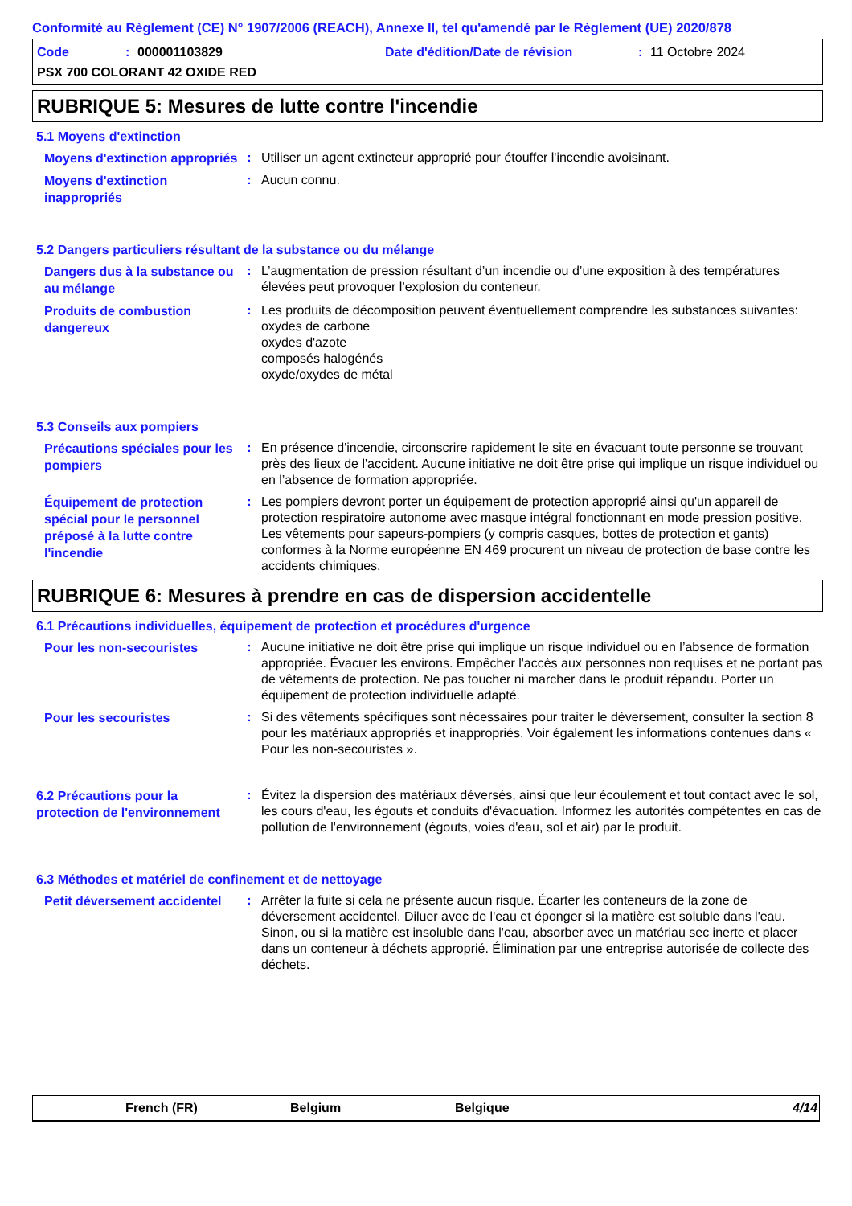Conformité au Règlement (CE) N° 1907/2006 (REACH), Annexe II, tel qu'amendé par le Règlement (UE) 2020/878
Code: 000001103829 Date d'édition/Date de révision: 11 Octobre 2024
PSX 700 COLORANT 42 OXIDE RED
RUBRIQUE 5: Mesures de lutte contre l'incendie
5.1 Moyens d'extinction
Moyens d'extinction appropriés
: Utiliser un agent extincteur approprié pour étouffer l'incendie avoisinant.
Moyens d'extinction inappropriés
: Aucun connu.
5.2 Dangers particuliers résultant de la substance ou du mélange
Dangers dus à la substance ou au mélange
: L’augmentation de pression résultant d’un incendie ou d’une exposition à des températures élevées peut provoquer l’explosion du conteneur.
Produits de combustion dangereux
: Les produits de décomposition peuvent éventuellement comprendre les substances suivantes:
oxydes de carbone
oxydes d'azote
composés halogénés
oxyde/oxydes de métal
5.3 Conseils aux pompiers
Précautions spéciales pour les pompiers
: En présence d'incendie, circonscrire rapidement le site en évacuant toute personne se trouvant près des lieux de l'accident. Aucune initiative ne doit être prise qui implique un risque individuel ou en l’absence de formation appropriée.
Équipement de protection spécial pour le personnel préposé à la lutte contre l'incendie
: Les pompiers devront porter un équipement de protection approprié ainsi qu'un appareil de protection respiratoire autonome avec masque intégral fonctionnant en mode pression positive. Les vêtements pour sapeurs-pompiers (y compris casques, bottes de protection et gants) conformes à la Norme européenne EN 469 procurent un niveau de protection de base contre les accidents chimiques.
RUBRIQUE 6: Mesures à prendre en cas de dispersion accidentelle
6.1 Précautions individuelles, équipement de protection et procédures d'urgence
Pour les non-secouristes
: Aucune initiative ne doit être prise qui implique un risque individuel ou en l’absence de formation appropriée. Évacuer les environs. Empêcher l'accès aux personnes non requises et ne portant pas de vêtements de protection. Ne pas toucher ni marcher dans le produit répandu. Porter un équipement de protection individuelle adapté.
Pour les secouristes
: Si des vêtements spécifiques sont nécessaires pour traiter le déversement, consulter la section 8 pour les matériaux appropriés et inappropriés. Voir également les informations contenues dans « Pour les non-secouristes ».
6.2 Précautions pour la protection de l'environnement
: Évitez la dispersion des matériaux déversés, ainsi que leur écoulement et tout contact avec le sol, les cours d'eau, les égouts et conduits d'évacuation. Informez les autorités compétentes en cas de pollution de l'environnement (égouts, voies d'eau, sol et air) par le produit.
6.3 Méthodes et matériel de confinement et de nettoyage
Petit déversement accidentel
: Arrêter la fuite si cela ne présente aucun risque. Écarter les conteneurs de la zone de déversement accidentel. Diluer avec de l'eau et éponger si la matière est soluble dans l'eau. Sinon, ou si la matière est insoluble dans l'eau, absorber avec un matériau sec inerte et placer dans un conteneur à déchets approprié. Élimination par une entreprise autorisée de collecte des déchets.
French (FR) Belgium Belgique 4/14